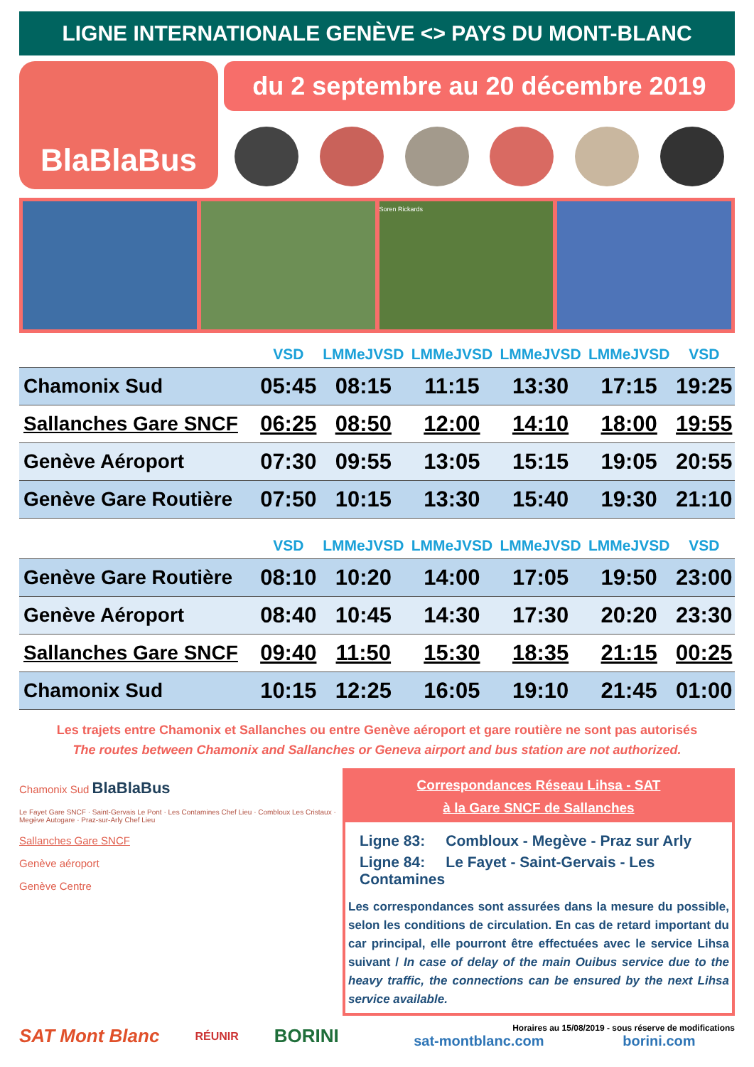LIGNE INTERNATIONALE GENÈVE <> PAYS DU MONT-BLANC
BlaBlaBus
du 2 septembre au 20 décembre 2019
Soren Rickards
| | VSD | LMMeJVSD | LMMeJVSD | LMMeJVSD | LMMeJVSD | VSD |
| --- | --- | --- | --- | --- | --- | --- |
| Chamonix Sud | 05:45 | 08:15 | 11:15 | 13:30 | 17:15 | 19:25 |
| Sallanches Gare SNCF | 06:25 | 08:50 | 12:00 | 14:10 | 18:00 | 19:55 |
| Genève Aéroport | 07:30 | 09:55 | 13:05 | 15:15 | 19:05 | 20:55 |
| Genève Gare Routière | 07:50 | 10:15 | 13:30 | 15:40 | 19:30 | 21:10 |
| | VSD | LMMeJVSD | LMMeJVSD | LMMeJVSD | LMMeJVSD | VSD |
| --- | --- | --- | --- | --- | --- | --- |
| Genève Gare Routière | 08:10 | 10:20 | 14:00 | 17:05 | 19:50 | 23:00 |
| Genève Aéroport | 08:40 | 10:45 | 14:30 | 17:30 | 20:20 | 23:30 |
| Sallanches Gare SNCF | 09:40 | 11:50 | 15:30 | 18:35 | 21:15 | 00:25 |
| Chamonix Sud | 10:15 | 12:25 | 16:05 | 19:10 | 21:45 | 01:00 |
Les trajets entre Chamonix et Sallanches ou entre Genève aéroport et gare routière ne sont pas autorisés
The routes between Chamonix and Sallanches or Geneva airport and bus station are not authorized.
Chamonix Sud BlaBlaBus
Le Fayet Gare SNCF · Saint-Gervais Le Pont · Les Contamines Chef Lieu · Combloux Les Cristaux · Megève Autogare · Praz-sur-Arly Chef Lieu
Sallanches Gare SNCF
Genève aéroport
Genève Centre
Correspondances Réseau Lihsa - SAT
à la Gare SNCF de Sallanches
Ligne 83: Combloux - Megève - Praz sur Arly
Ligne 84: Le Fayet - Saint-Gervais - Les Contamines
Les correspondances sont assurées dans la mesure du possible, selon les conditions de circulation. En cas de retard important du car principal, elle pourront être effectuées avec le service Lihsa suivant / In case of delay of the main Ouibus service due to the heavy traffic, the connections can be ensured by the next Lihsa service available.
SAT Mont Blanc RÉUNIR BORINI
Horaires au 15/08/2019 - sous réserve de modifications
sat-montblanc.com borini.com